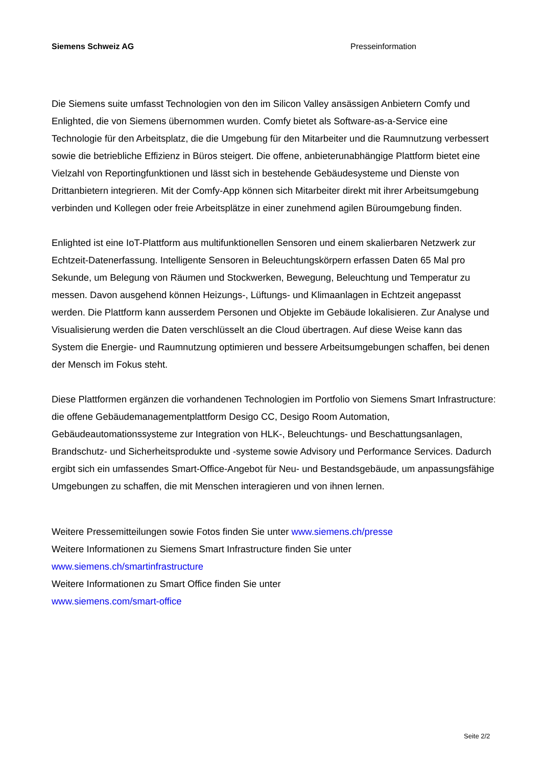Siemens Schweiz AG Presseinformation
Die Siemens suite umfasst Technologien von den im Silicon Valley ansässigen Anbietern Comfy und Enlighted, die von Siemens übernommen wurden. Comfy bietet als Software-as-a-Service eine Technologie für den Arbeitsplatz, die die Umgebung für den Mitarbeiter und die Raumnutzung verbessert sowie die betriebliche Effizienz in Büros steigert. Die offene, anbieterunabhängige Plattform bietet eine Vielzahl von Reportingfunktionen und lässt sich in bestehende Gebäudesysteme und Dienste von Drittanbietern integrieren. Mit der Comfy-App können sich Mitarbeiter direkt mit ihrer Arbeitsumgebung verbinden und Kollegen oder freie Arbeitsplätze in einer zunehmend agilen Büroumgebung finden.
Enlighted ist eine IoT-Plattform aus multifunktionellen Sensoren und einem skalierbaren Netzwerk zur Echtzeit-Datenerfassung. Intelligente Sensoren in Beleuchtungskörpern erfassen Daten 65 Mal pro Sekunde, um Belegung von Räumen und Stockwerken, Bewegung, Beleuchtung und Temperatur zu messen. Davon ausgehend können Heizungs-, Lüftungs- und Klimaanlagen in Echtzeit angepasst werden. Die Plattform kann ausserdem Personen und Objekte im Gebäude lokalisieren. Zur Analyse und Visualisierung werden die Daten verschlüsselt an die Cloud übertragen. Auf diese Weise kann das System die Energie- und Raumnutzung optimieren und bessere Arbeitsumgebungen schaffen, bei denen der Mensch im Fokus steht.
Diese Plattformen ergänzen die vorhandenen Technologien im Portfolio von Siemens Smart Infrastructure: die offene Gebäudemanagementplattform Desigo CC, Desigo Room Automation, Gebäudeautomationssysteme zur Integration von HLK-, Beleuchtungs- und Beschattungsanlagen, Brandschutz- und Sicherheitsprodukte und -systeme sowie Advisory und Performance Services. Dadurch ergibt sich ein umfassendes Smart-Office-Angebot für Neu- und Bestandsgebäude, um anpassungsfähige Umgebungen zu schaffen, die mit Menschen interagieren und von ihnen lernen.
Weitere Pressemitteilungen sowie Fotos finden Sie unter www.siemens.ch/presse
Weitere Informationen zu Siemens Smart Infrastructure finden Sie unter
www.siemens.ch/smartinfrastructure
Weitere Informationen zu Smart Office finden Sie unter
www.siemens.com/smart-office
Seite 2/2